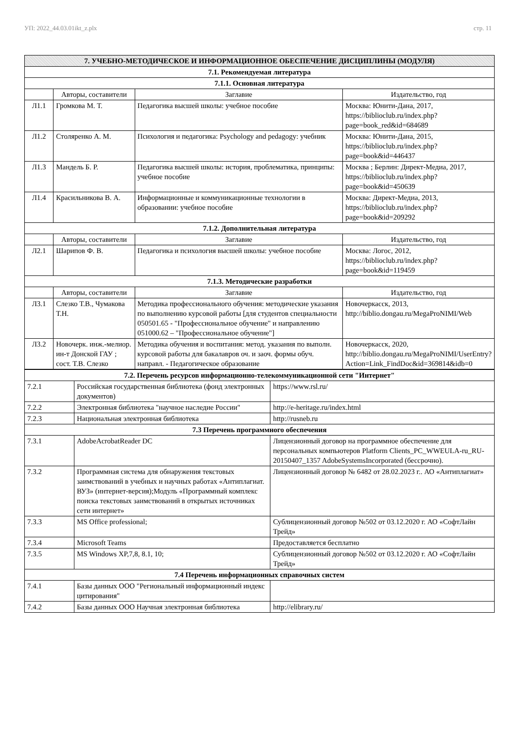УП: 2022_44.03.01ikt_z.plx стр. 11
| 7. УЧЕБНО-МЕТОДИЧЕСКОЕ И ИНФОРМАЦИОННОЕ ОБЕСПЕЧЕНИЕ ДИСЦИПЛИНЫ (МОДУЛЯ) | | | |
| 7.1. Рекомендуемая литература | | | |
| 7.1.1. Основная литература | | | |
| | Авторы, составители | Заглавие | Издательство, год |
| Л1.1 | Громкова М. Т. | Педагогика высшей школы: учебное пособие | Москва: Юнити-Дана, 2017, https://biblioclub.ru/index.php?page=book_red&id=684689 |
| Л1.2 | Столяренко А. М. | Психология и педагогика: Psychology and pedagogy: учебник | Москва: Юнити-Дана, 2015, https://biblioclub.ru/index.php?page=book&id=446437 |
| Л1.3 | Мандель Б. Р. | Педагогика высшей школы: история, проблематика, принципы: учебное пособие | Москва ; Берлин: Директ-Медиа, 2017, https://biblioclub.ru/index.php?page=book&id=450639 |
| Л1.4 | Красильникова В. А. | Информационные и коммуникационные технологии в образовании: учебное пособие | Москва: Директ-Медиа, 2013, https://biblioclub.ru/index.php?page=book&id=209292 |
| 7.1.2. Дополнительная литература | | | |
| | Авторы, составители | Заглавие | Издательство, год |
| Л2.1 | Шарипов Ф. В. | Педагогика и психология высшей школы: учебное пособие | Москва: Логос, 2012, https://biblioclub.ru/index.php?page=book&id=119459 |
| 7.1.3. Методические разработки | | | |
| | Авторы, составители | Заглавие | Издательство, год |
| Л3.1 | Слезко Т.В., Чумакова Т.Н. | Методика профессионального обучения: методические указания по выполнению курсовой работы [для студентов специальности 050501.65 - "Профессиональное обучение" и направлению 051000.62 – "Профессиональное обучение"] | Новочеркасск, 2013, http://biblio.dongau.ru/MegaProNIMI/Web |
| Л3.2 | Новочерк. инж.-мелиор. ин-т Донской ГАУ ; сост. Т.В. Слезко | Методика обучения и воспитания: метод. указания по выполн. курсовой работы для бакалавров оч. и заоч. формы обуч. направл. - Педагогическое образование | Новочеркасск, 2020, http://biblio.dongau.ru/MegaProNIMI/UserEntry?Action=Link_FindDoc&id=369814&idb=0 |
| 7.2. Перечень ресурсов информационно-телекоммуникационной сети "Интернет" | | |
| 7.2.1 | Российская государственная библиотека (фонд электронных документов) | https://www.rsl.ru/ |
| 7.2.2 | Электронная библиотека "научное наследие России" | http://e-heritage.ru/index.html |
| 7.2.3 | Национальная электронная библиотека | http://rusneb.ru |
| 7.3 Перечень программного обеспечения | | |
| 7.3.1 | AdobeAcrobatReader DC | Лицензионный договор на программное обеспечение для персональных компьютеров Platform Clients_PC_WWEULA-ru_RU-20150407_1357 AdobeSystemsIncorporated (бессрочно). |
| 7.3.2 | Программная система для обнаружения текстовых заимствований в учебных и научных работах «Антиплагиат. ВУЗ» (интернет-версия);Модуль «Программный комплекс поиска текстовых заимствований в открытых источниках сети интернет» | Лицензионный договор № 6482 от 28.02.2023 г.. АО «Антиплагиат» |
| 7.3.3 | MS Office professional; | Сублицензионный договор №502 от 03.12.2020 г. АО «СофтЛайн Трейд» |
| 7.3.4 | Microsoft Teams | Предоставляется бесплатно |
| 7.3.5 | MS Windows XP,7,8, 8.1, 10; | Сублицензионный договор №502 от 03.12.2020 г. АО «СофтЛайн Трейд» |
| 7.4 Перечень информационных справочных систем | | |
| 7.4.1 | Базы данных ООО "Региональный информационный индекс цитирования" | |
| 7.4.2 | Базы данных ООО Научная электронная библиотека | http://elibrary.ru/ |